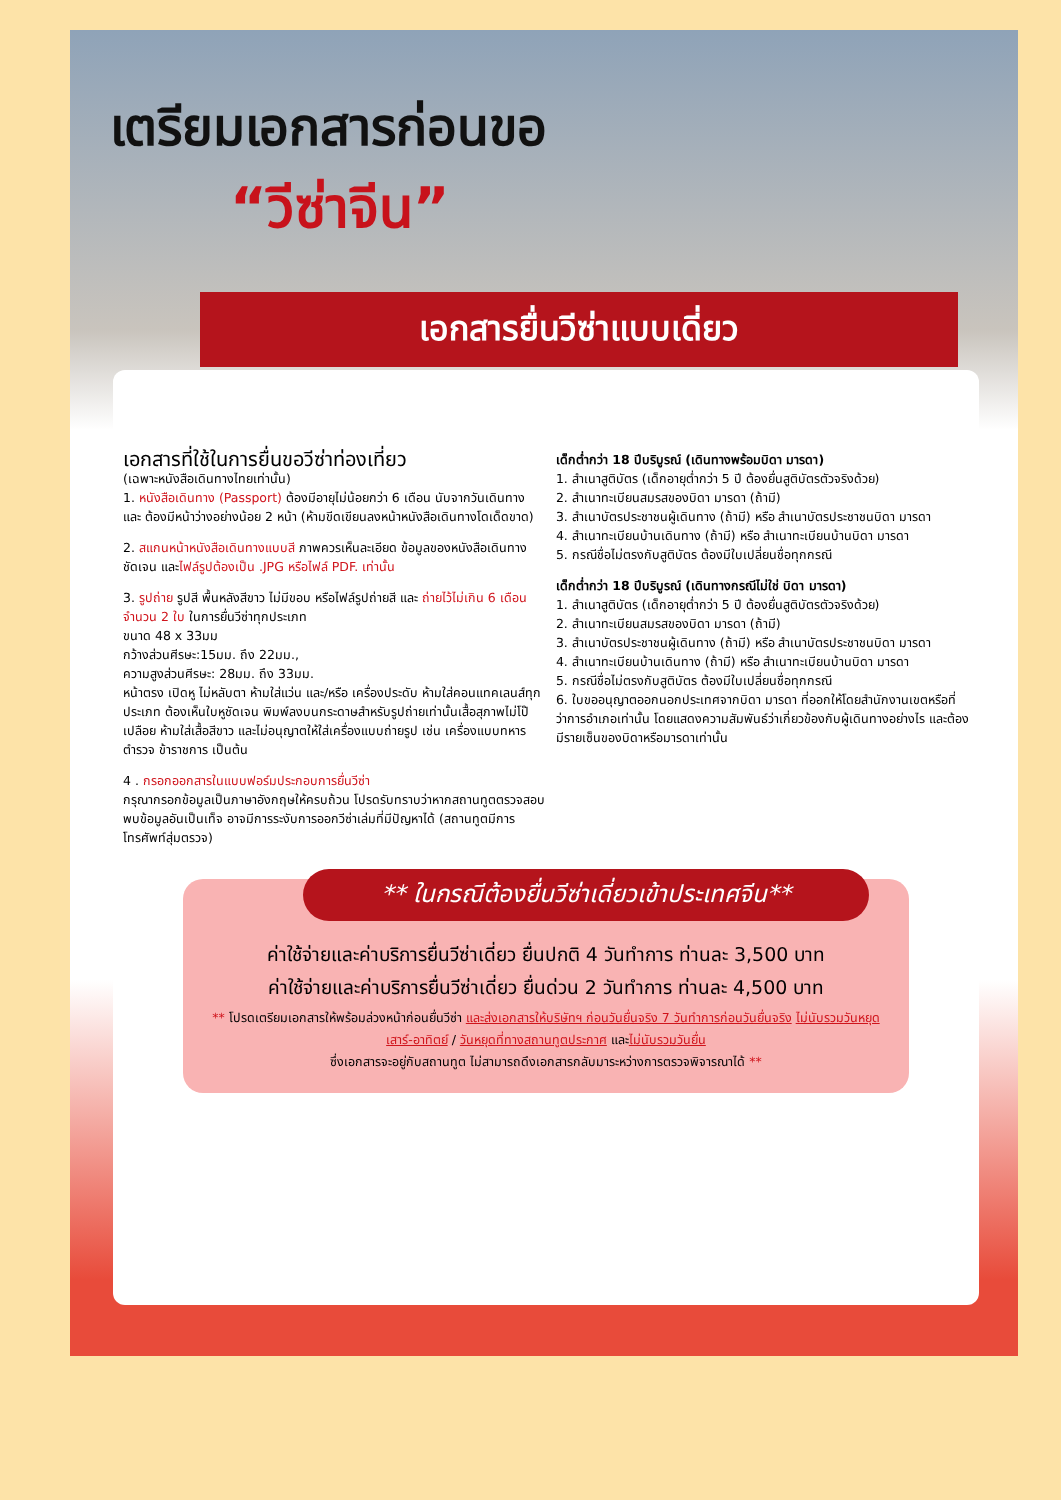เตรียมเอกสารก่อนขอ
“วีซ่าจีน”
เอกสารยื่นวีซ่าแบบเดี่ยว
เอกสารที่ใช้ในการยื่นขอวีซ่าท่องเที่ยว
(เฉพาะหนังสือเดินทางไทยเท่านั้น)
1. หนังสือเดินทาง (Passport) ต้องมีอายุไม่น้อยกว่า 6 เดือน นับจากวันเดินทาง และ ต้องมีหน้าว่างอย่างน้อย 2 หน้า (ห้ามขีดเขียนลงหน้าหนังสือเดินทางโดเด็ดขาด)
2. สแกนหน้าหนังสือเดินทางแบบสี ภาพควรเห็นละเอียด ข้อมูลของหนังสือเดินทางชัดเจน และไฟล์รูปต้องเป็น .JPG หรือไฟล์ PDF. เท่านั้น
3. รูปถ่าย รูปสี พื้นหลังสีขาว ไม่มีขอบ หรือไฟล์รูปถ่ายสี และ ถ่ายไว้ไม่เกิน 6 เดือน จำนวน 2 ใบ ในการยื่นวีซ่าทุกประเภท
ขนาด 48 x 33มม
กว้างส่วนศีรษะ:15มม. ถึง 22มม.,
ความสูงส่วนศีรษะ: 28มม. ถึง 33มม.
หน้าตรง เปิดหู ไม่หลับตา ห้ามใส่แว่น และ/หรือ เครื่องประดับ ห้ามใส่คอนแทคเลนส์ทุกประเภท ต้องเห็นใบหูชัดเจน พิมพ์ลงบนกระดาษสำหรับรูปถ่ายเท่านั้นเสื้อสุภาพไม่โป๊เปลือย ห้ามใส่เสื้อสีขาว และไม่อนุญาตให้ใส่เครื่องแบบถ่ายรูป เช่น เครื่องแบบทหาร ตำรวจ ข้าราชการ เป็นต้น
4 . กรอกออกสารในแบบฟอร์มประกอบการยื่นวีซ่า
กรุณากรอกข้อมูลเป็นภาษาอังกฤษให้ครบถ้วน โปรดรับทราบว่าหากสถานทูตตรวจสอบพบข้อมูลอันเป็นเท็จ อาจมีการระงับการออกวีซ่าเล่มที่มีปัญหาได้ (สถานทูตมีการโทรศัพท์สุ่มตรวจ)
เด็กต่ำกว่า 18 ปีบริบูรณ์ (เดินทางพร้อมบิดา มารดา)
1. สำเนาสูติบัตร (เด็กอายุต่ำกว่า 5 ปี ต้องยื่นสูติบัตรตัวจริงด้วย)
2. สำเนาทะเบียนสมรสของบิดา มารดา (ถ้ามี)
3. สำเนาบัตรประชาชนผู้เดินทาง (ถ้ามี) หรือ สำเนาบัตรประชาชนบิดา มารดา
4. สำเนาทะเบียนบ้านเดินทาง (ถ้ามี) หรือ สำเนาทะเบียนบ้านบิดา มารดา
5. กรณีชื่อไม่ตรงกับสูติบัตร ต้องมีใบเปลี่ยนชื่อทุกกรณี
เด็กต่ำกว่า 18 ปีบริบูรณ์ (เดินทางกรณีไม่ใช่ บิดา มารดา)
1. สำเนาสูติบัตร (เด็กอายุต่ำกว่า 5 ปี ต้องยื่นสูติบัตรตัวจริงด้วย)
2. สำเนาทะเบียนสมรสของบิดา มารดา (ถ้ามี)
3. สำเนาบัตรประชาชนผู้เดินทาง (ถ้ามี) หรือ สำเนาบัตรประชาชนบิดา มารดา
4. สำเนาทะเบียนบ้านเดินทาง (ถ้ามี) หรือ สำเนาทะเบียนบ้านบิดา มารดา
5. กรณีชื่อไม่ตรงกับสูติบัตร ต้องมีใบเปลี่ยนชื่อทุกกรณี
6. ใบขออนุญาตออกนอกประเทศจากบิดา มารดา ที่ออกให้โดยสำนักงานเขตหรือที่ว่าการอำเภอเท่านั้น โดยแสดงความสัมพันธ์ว่าเกี่ยวข้องกับผู้เดินทางอย่างไร และต้องมีรายเซ็นของบิดาหรือมารดาเท่านั้น
** ในกรณีต้องยื่นวีซ่าเดี่ยวเข้าประเทศจีน**
ค่าใช้จ่ายและค่าบริการยื่นวีซ่าเดี่ยว ยื่นปกติ 4 วันทำการ ท่านละ 3,500 บาท
ค่าใช้จ่ายและค่าบริการยื่นวีซ่าเดี่ยว ยื่นด่วน 2 วันทำการ ท่านละ 4,500 บาท
** โปรดเตรียมเอกสารให้พร้อมล่วงหน้าก่อนยื่นวีซ่า และส่งเอกสารให้บริษัทฯ ก่อนวันยื่นจริง 7 วันทำการก่อนวันยื่นจริง ไม่นับรวมวันหยุดเสาร์-อาทิตย์ / วันหยุดที่ทางสถานทูตประกาศ และไม่นับรวมวันยื่น
ซึ่งเอกสารจะอยู่กับสถานทูต ไม่สามารถดึงเอกสารกลับมาระหว่างการตรวจพิจารณาได้ **